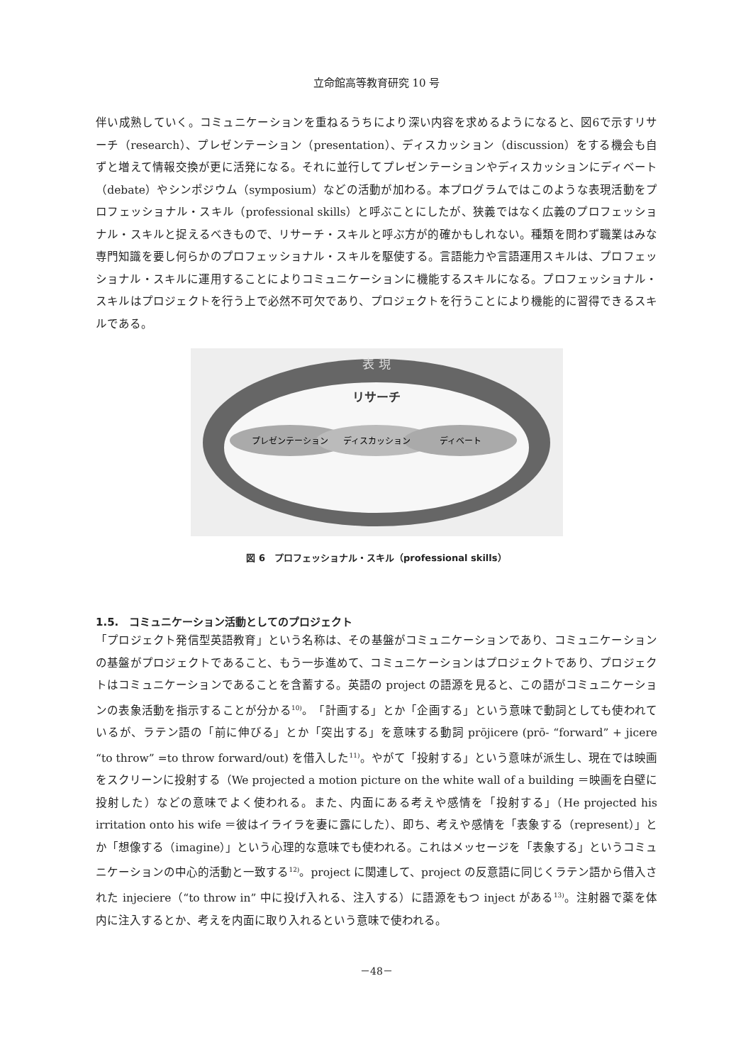立命館高等教育研究 10 号
伴い成熟していく。コミュニケーションを重ねるうちにより深い内容を求めるようになると、図6で示すリサーチ（research）、プレゼンテーション（presentation）、ディスカッション（discussion）をする機会も自ずと増えて情報交換が更に活発になる。それに並行してプレゼンテーションやディスカッションにディベート（debate）やシンポジウム（symposium）などの活動が加わる。本プログラムではこのような表現活動をプロフェッショナル・スキル（professional skills）と呼ぶことにしたが、狭義ではなく広義のプロフェッショナル・スキルと捉えるべきもので、リサーチ・スキルと呼ぶ方が的確かもしれない。種類を問わず職業はみな専門知識を要し何らかのプロフェッショナル・スキルを駆使する。言語能力や言語運用スキルは、プロフェッショナル・スキルに運用することによりコミュニケーションに機能するスキルになる。プロフェッショナル・スキルはプロジェクトを行う上で必然不可欠であり、プロジェクトを行うことにより機能的に習得できるスキルである。
表 現
リサーチ
プレゼンテーション
ディスカッション
ディベート
図 6　プロフェッショナル・スキル（professional skills）
1.5.　コミュニケーション活動としてのプロジェクト
「プロジェクト発信型英語教育」という名称は、その基盤がコミュニケーションであり、コミュニケーションの基盤がプロジェクトであること、もう一歩進めて、コミュニケーションはプロジェクトであり、プロジェクトはコミュニケーションであることを含蓄する。英語の project の語源を見ると、この語がコミュニケーションの表象活動を指示することが分かる<sup>10)</sup>。「計画する」とか「企画する」という意味で動詞としても使われているが、ラテン語の「前に伸びる」とか「突出する」を意味する動詞 prōjicere (prō- “forward” + jicere “to throw” =to throw forward/out) を借入した<sup>11)</sup>。やがて「投射する」という意味が派生し、現在では映画をスクリーンに投射する（We projected a motion picture on the white wall of a building ＝映画を白壁に投射した）などの意味でよく使われる。また、内面にある考えや感情を「投射する」（He projected his irritation onto his wife ＝彼はイライラを妻に露にした）、即ち、考えや感情を「表象する（represent）」とか「想像する（imagine）」という心理的な意味でも使われる。これはメッセージを「表象する」というコミュニケーションの中心的活動と一致する<sup>12)</sup>。project に関連して、project の反意語に同じくラテン語から借入された injeciere（“to throw in” 中に投げ入れる、注入する）に語源をもつ inject がある<sup>13)</sup>。注射器で薬を体内に注入するとか、考えを内面に取り入れるという意味で使われる。
－48－